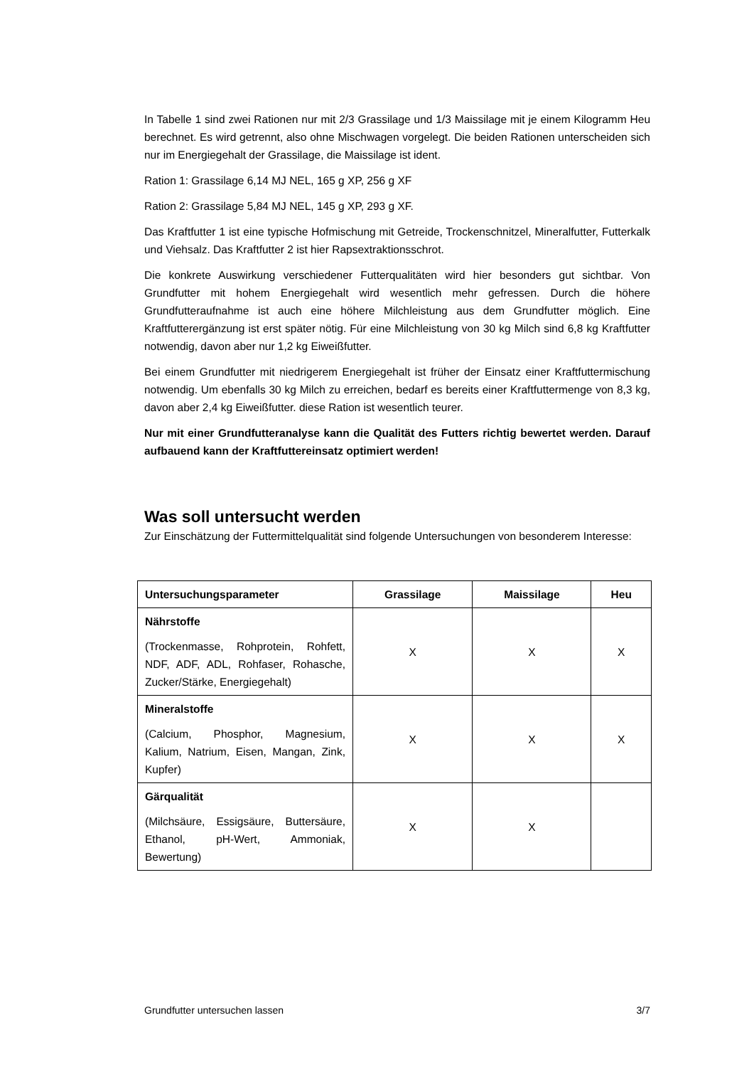In Tabelle 1 sind zwei Rationen nur mit 2/3 Grassilage und 1/3 Maissilage mit je einem Kilogramm Heu berechnet. Es wird getrennt, also ohne Mischwagen vorgelegt. Die beiden Rationen unterscheiden sich nur im Energiegehalt der Grassilage, die Maissilage ist ident.
Ration 1: Grassilage 6,14 MJ NEL, 165 g XP, 256 g XF
Ration 2: Grassilage 5,84 MJ NEL, 145 g XP, 293 g XF.
Das Kraftfutter 1 ist eine typische Hofmischung mit Getreide, Trockenschnitzel, Mineralfutter, Futterkalk und Viehsalz. Das Kraftfutter 2 ist hier Rapsextraktionsschrot.
Die konkrete Auswirkung verschiedener Futterqualitäten wird hier besonders gut sichtbar. Von Grundfutter mit hohem Energiegehalt wird wesentlich mehr gefressen. Durch die höhere Grundfutteraufnahme ist auch eine höhere Milchleistung aus dem Grundfutter möglich. Eine Kraftfutterergänzung ist erst später nötig. Für eine Milchleistung von 30 kg Milch sind 6,8 kg Kraftfutter notwendig, davon aber nur 1,2 kg Eiweißfutter.
Bei einem Grundfutter mit niedrigerem Energiegehalt ist früher der Einsatz einer Kraftfuttermischung notwendig. Um ebenfalls 30 kg Milch zu erreichen, bedarf es bereits einer Kraftfuttermenge von 8,3 kg, davon aber 2,4 kg Eiweißfutter. diese Ration ist wesentlich teurer.
Nur mit einer Grundfutteranalyse kann die Qualität des Futters richtig bewertet werden. Darauf aufbauend kann der Kraftfuttereinsatz optimiert werden!
Was soll untersucht werden
Zur Einschätzung der Futtermittelqualität sind folgende Untersuchungen von besonderem Interesse:
| Untersuchungsparameter | Grassilage | Maissilage | Heu |
| --- | --- | --- | --- |
| Nährstoffe (Trockenmasse, Rohprotein, Rohfett, NDF, ADF, ADL, Rohfaser, Rohasche, Zucker/Stärke, Energiegehalt) | X | X | X |
| Mineralstoffe (Calcium, Phosphor, Magnesium, Kalium, Natrium, Eisen, Mangan, Zink, Kupfer) | X | X | X |
| Gärqualität (Milchsäure, Essigsäure, Buttersäure, Ethanol, pH-Wert, Ammoniak, Bewertung) | X | X | |
Grundfutter untersuchen lassen 3/7